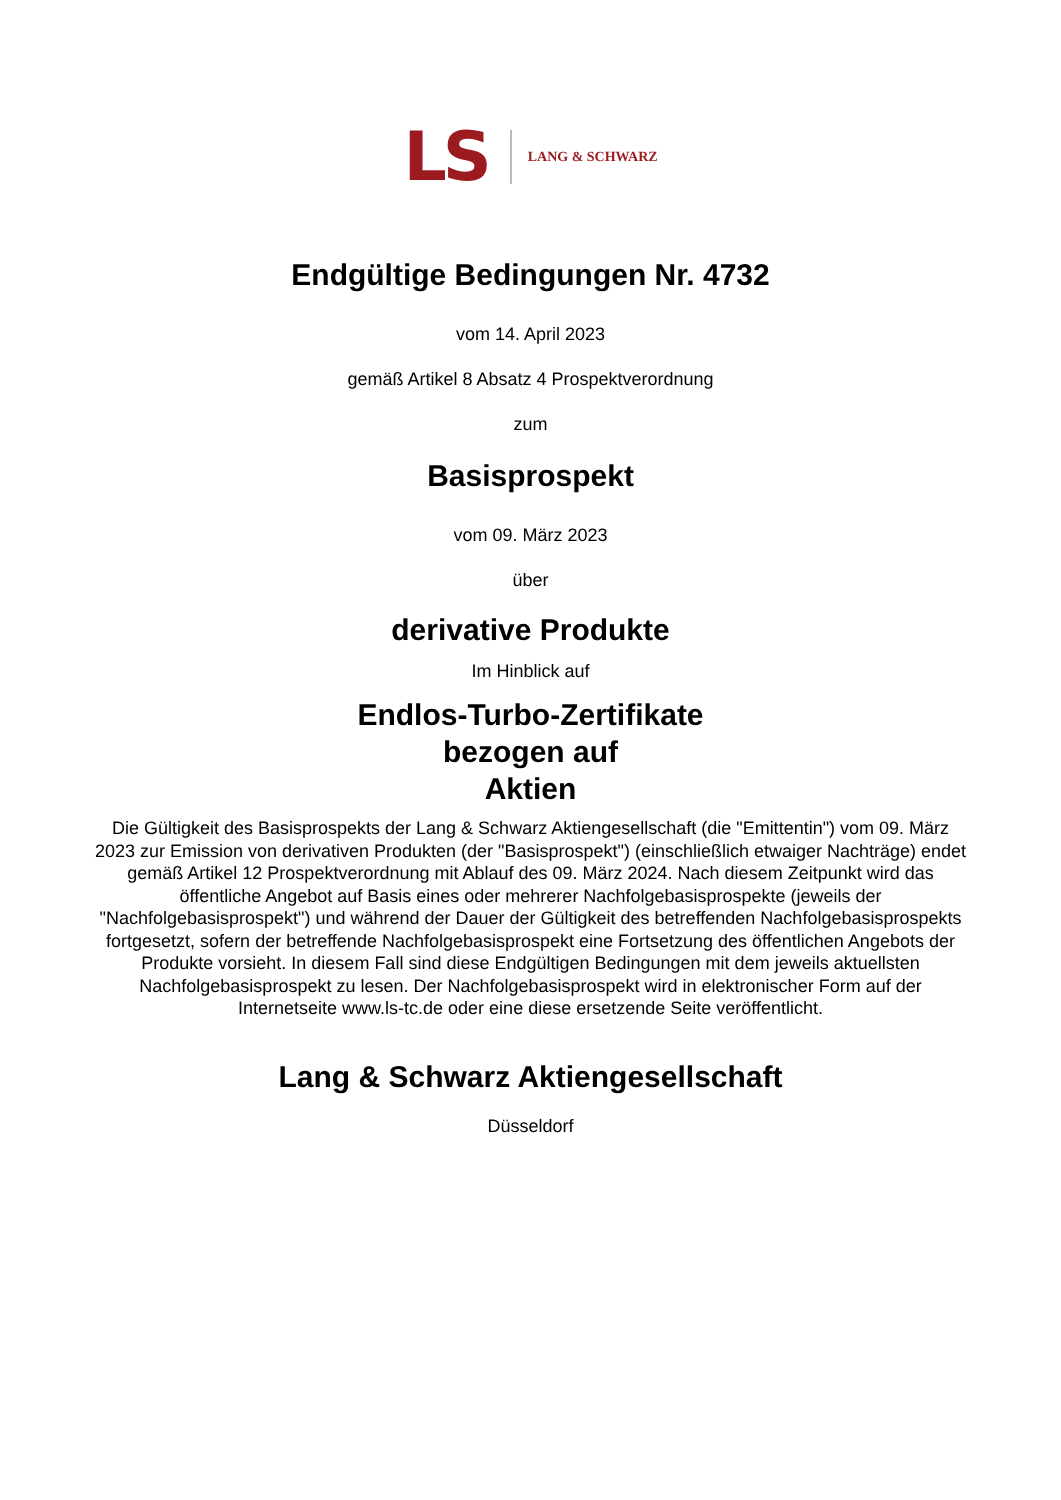LS LANG & SCHWARZ
Endgültige Bedingungen Nr. 4732
vom 14. April 2023
gemäß Artikel 8 Absatz 4 Prospektverordnung
zum
Basisprospekt
vom 09. März 2023
über
derivative Produkte
Im Hinblick auf
Endlos-Turbo-Zertifikate
bezogen auf
Aktien
Die Gültigkeit des Basisprospekts der Lang & Schwarz Aktiengesellschaft (die "Emittentin") vom 09. März 2023 zur Emission von derivativen Produkten (der "Basisprospekt") (einschließlich etwaiger Nachträge) endet gemäß Artikel 12 Prospektverordnung mit Ablauf des 09. März 2024. Nach diesem Zeitpunkt wird das öffentliche Angebot auf Basis eines oder mehrerer Nachfolgebasisprospekte (jeweils der "Nachfolgebasisprospekt") und während der Dauer der Gültigkeit des betreffenden Nachfolgebasisprospekts fortgesetzt, sofern der betreffende Nachfolgebasisprospekt eine Fortsetzung des öffentlichen Angebots der Produkte vorsieht. In diesem Fall sind diese Endgültigen Bedingungen mit dem jeweils aktuellsten Nachfolgebasisprospekt zu lesen. Der Nachfolgebasisprospekt wird in elektronischer Form auf der Internetseite www.ls-tc.de oder eine diese ersetzende Seite veröffentlicht.
Lang & Schwarz Aktiengesellschaft
Düsseldorf